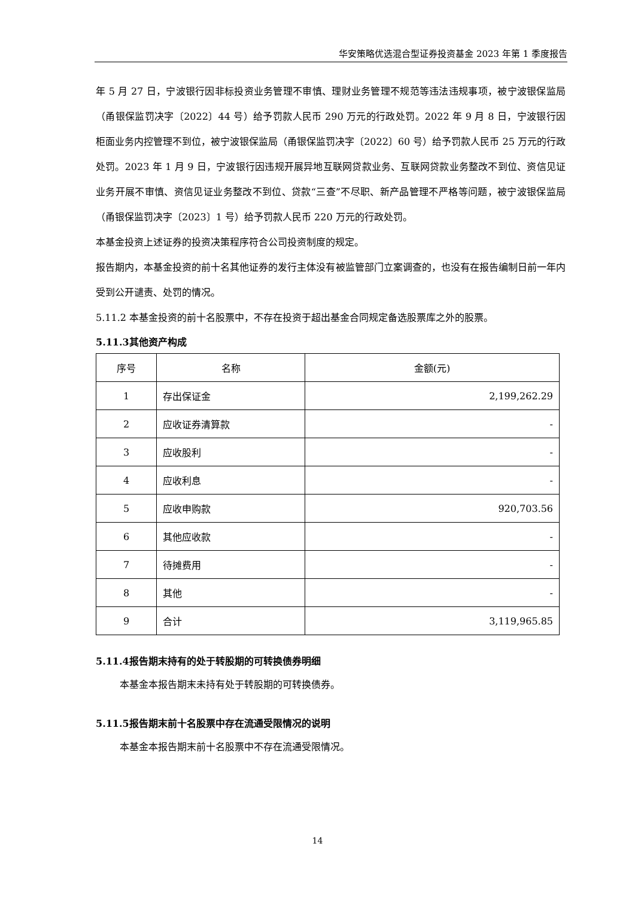华安策略优选混合型证券投资基金 2023 年第 1 季度报告
年 5 月 27 日，宁波银行因非标投资业务管理不审慎、理财业务管理不规范等违法违规事项，被宁波银保监局（甬银保监罚决字〔2022〕44 号）给予罚款人民币 290 万元的行政处罚。2022 年 9 月 8 日，宁波银行因柜面业务内控管理不到位，被宁波银保监局（甬银保监罚决字〔2022〕60 号）给予罚款人民币 25 万元的行政处罚。2023 年 1 月 9 日，宁波银行因违规开展异地互联网贷款业务、互联网贷款业务整改不到位、资信见证业务开展不审慎、资信见证业务整改不到位、贷款“三查”不尽职、新产品管理不严格等问题，被宁波银保监局（甬银保监罚决字〔2023〕1 号）给予罚款人民币 220 万元的行政处罚。
本基金投资上述证券的投资决策程序符合公司投资制度的规定。
报告期内，本基金投资的前十名其他证券的发行主体没有被监管部门立案调查的，也没有在报告编制日前一年内受到公开谴责、处罚的情况。
5.11.2 本基金投资的前十名股票中，不存在投资于超出基金合同规定备选股票库之外的股票。
5.11.3其他资产构成
| 序号 | 名称 | 金额(元) |
| --- | --- | --- |
| 1 | 存出保证金 | 2,199,262.29 |
| 2 | 应收证券清算款 | - |
| 3 | 应收股利 | - |
| 4 | 应收利息 | - |
| 5 | 应收申购款 | 920,703.56 |
| 6 | 其他应收款 | - |
| 7 | 待摊费用 | - |
| 8 | 其他 | - |
| 9 | 合计 | 3,119,965.85 |
5.11.4报告期末持有的处于转股期的可转换债券明细
本基金本报告期末未持有处于转股期的可转换债券。
5.11.5报告期末前十名股票中存在流通受限情况的说明
本基金本报告期末前十名股票中不存在流通受限情况。
14